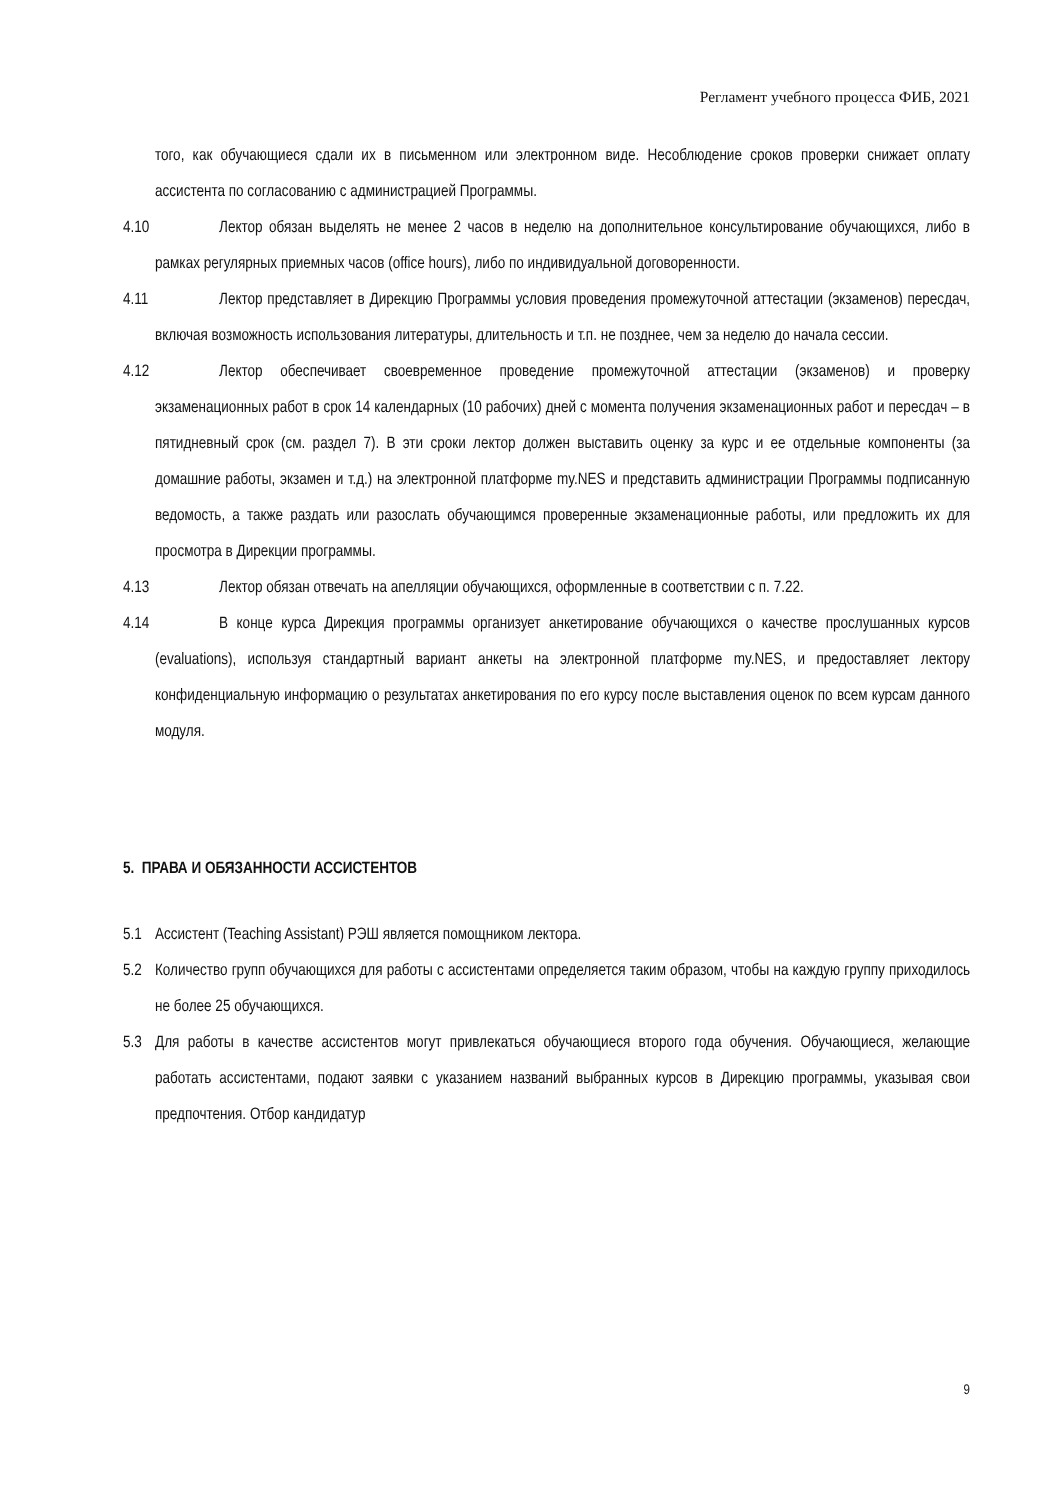Регламент учебного процесса ФИБ, 2021
того, как обучающиеся сдали их в письменном или электронном виде. Несоблюдение сроков проверки снижает оплату ассистента по согласованию с администрацией Программы.
4.10
Лектор обязан выделять не менее 2 часов в неделю на дополнительное консультирование обучающихся, либо в рамках регулярных приемных часов (office hours), либо по индивидуальной договоренности.
4.11
Лектор представляет в Дирекцию Программы условия проведения промежуточной аттестации (экзаменов) пересдач, включая возможность использования литературы, длительность и т.п. не позднее, чем за неделю до начала сессии.
4.12
Лектор обеспечивает своевременное проведение промежуточной аттестации (экзаменов) и проверку экзаменационных работ в срок 14 календарных (10 рабочих) дней с момента получения экзаменационных работ и пересдач – в пятидневный срок (см. раздел 7). В эти сроки лектор должен выставить оценку за курс и ее отдельные компоненты (за домашние работы, экзамен и т.д.) на электронной платформе my.NES и представить администрации Программы подписанную ведомость, а также раздать или разослать обучающимся проверенные экзаменационные работы, или предложить их для просмотра в Дирекции программы.
4.13
Лектор обязан отвечать на апелляции обучающихся, оформленные в соответствии с п. 7.22.
4.14
В конце курса Дирекция программы организует анкетирование обучающихся о качестве прослушанных курсов (evaluations), используя стандартный вариант анкеты на электронной платформе my.NES, и предоставляет лектору конфиденциальную информацию о результатах анкетирования по его курсу после выставления оценок по всем курсам данного модуля.
5. ПРАВА И ОБЯЗАННОСТИ АССИСТЕНТОВ
5.1 Ассистент (Teaching Assistant) РЭШ является помощником лектора.
5.2 Количество групп обучающихся для работы с ассистентами определяется таким образом, чтобы на каждую группу приходилось не более 25 обучающихся.
5.3 Для работы в качестве ассистентов могут привлекаться обучающиеся второго года обучения. Обучающиеся, желающие работать ассистентами, подают заявки с указанием названий выбранных курсов в Дирекцию программы, указывая свои предпочтения. Отбор кандидатур
9